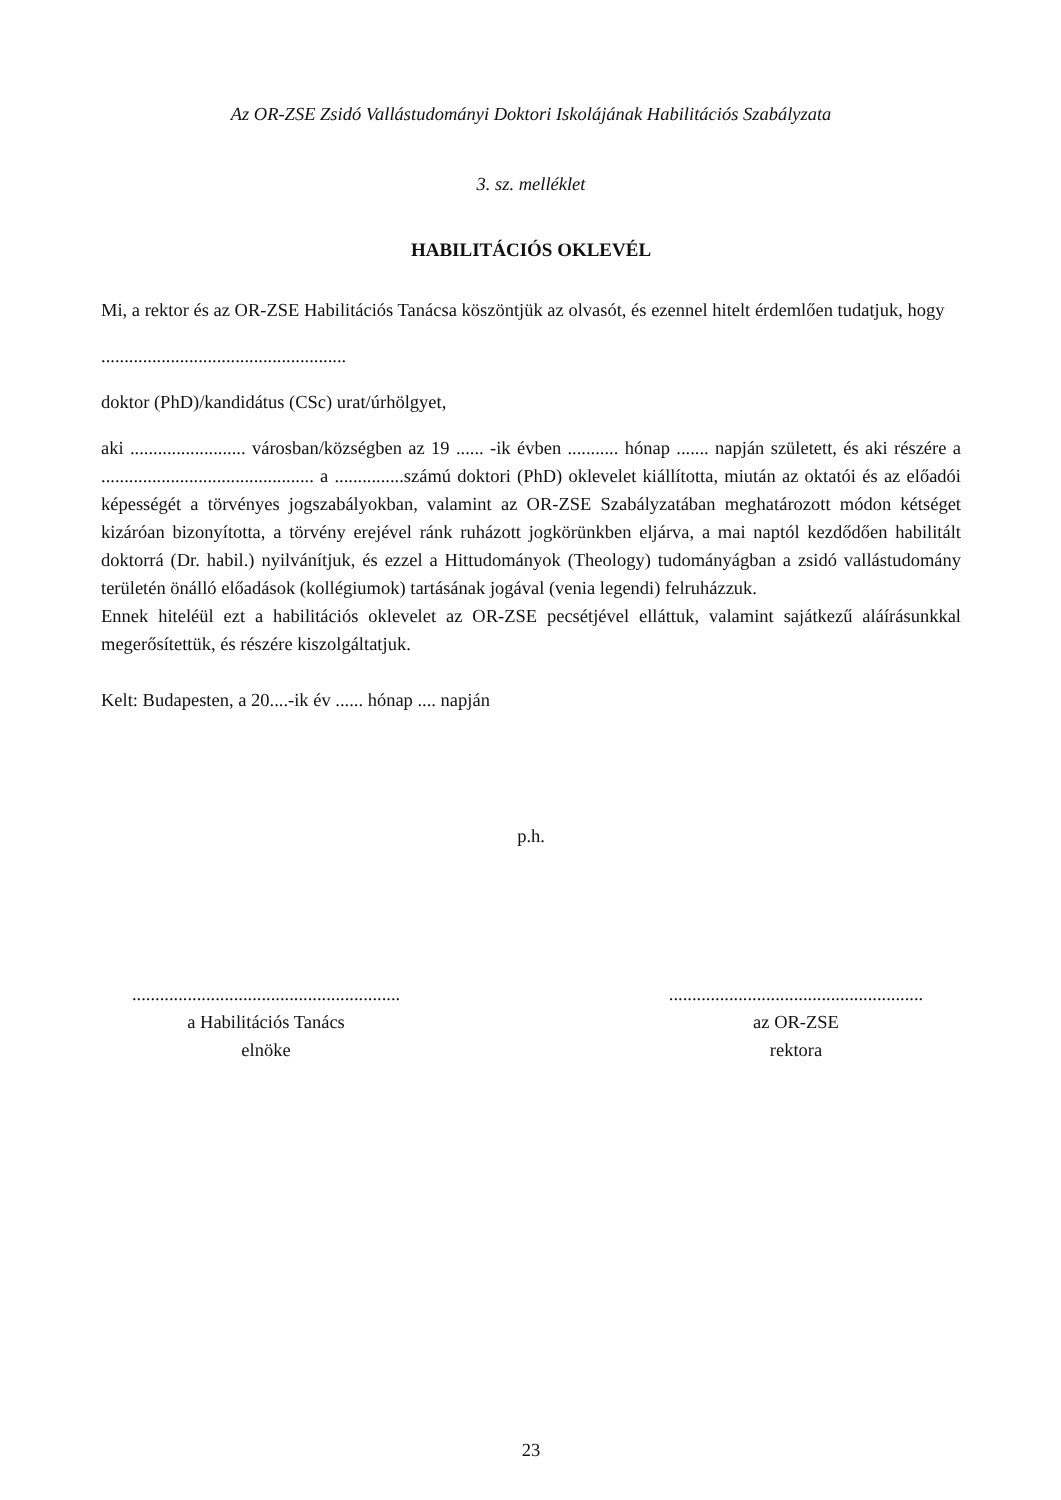Az OR-ZSE Zsidó Vallástudományi Doktori Iskolájának Habilitációs Szabályzata
3. sz. melléklet
HABILITÁCIÓS OKLEVÉL
Mi, a rektor és az OR-ZSE Habilitációs Tanácsa köszöntjük az olvasót, és ezennel hitelt érdemlően tudatjuk, hogy
.....................................................
doktor (PhD)/kandidátus (CSc) urat/úrhölgyet,
aki ......................... városban/községben az 19 ...... -ik évben ........... hónap ....... napján született, és aki részére a .............................................. a ...............számú doktori (PhD) oklevelet kiállította, miután az oktatói és az előadói képességét a törvényes jogszabályokban, valamint az OR-ZSE Szabályzatában meghatározott módon kétséget kizáróan bizonyította, a törvény erejével ránk ruházott jogkörünkben eljárva, a mai naptól kezdődően habilitált doktorrá (Dr. habil.) nyilvánítjuk, és ezzel a Hittudományok (Theology) tudományágban a zsidó vallástudomány területén önálló előadások (kollégiumok) tartásának jogával (venia legendi) felruházzuk.
Ennek hiteléül ezt a habilitációs oklevelet az OR-ZSE pecsétjével elláttuk, valamint sajátkezű aláírásunkkal megerősítettük, és részére kiszolgáltatjuk.
Kelt: Budapesten, a 20....-ik év ...... hónap .... napján
p.h.
..........................................................
a Habilitációs Tanács
elnöke
.......................................................
az OR-ZSE
rektora
23